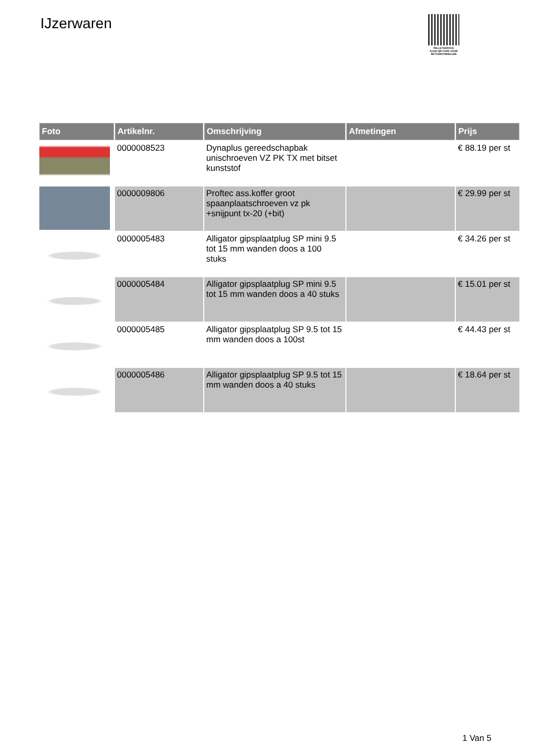IJzerwaren
PALLETSERVICE
SCAN QR-CODE VOOR RETOURFORMULIER
| Foto | Artikelnr. | Omschrijving | Afmetingen | Prijs |
| --- | --- | --- | --- | --- |
| | 0000008523 | Dynaplus gereedschapbak unischroeven VZ PK TX met bitset kunststof | | € 88.19 per st |
| | 0000009806 | Proftec ass.koffer groot spaanplaatschroeven vz pk +snijpunt tx-20 (+bit) | | € 29.99 per st |
| | 0000005483 | Alligator gipsplaatplug SP mini 9.5 tot 15 mm wanden doos a 100 stuks | | € 34.26 per st |
| | 0000005484 | Alligator gipsplaatplug SP mini 9.5 tot 15 mm wanden doos a 40 stuks | | € 15.01 per st |
| | 0000005485 | Alligator gipsplaatplug SP 9.5 tot 15 mm wanden doos a 100st | | € 44.43 per st |
| | 0000005486 | Alligator gipsplaatplug SP 9.5 tot 15 mm wanden doos a 40 stuks | | € 18.64 per st |
1 Van 5